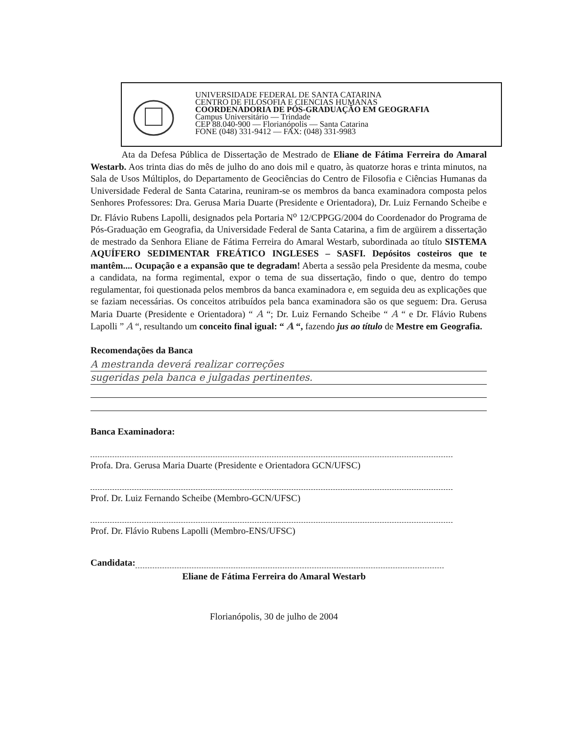UNIVERSIDADE FEDERAL DE SANTA CATARINA
CENTRO DE FILOSOFIA E CIENCIAS HUMANAS
COORDENADORIA DE PÓS-GRADUAÇÃO EM GEOGRAFIA
Campus Universitário — Trindade
CEP 88.040-900 — Florianópolis — Santa Catarina
FONE (048) 331-9412 — FAX: (048) 331-9983
Ata da Defesa Pública de Dissertação de Mestrado de Eliane de Fátima Ferreira do Amaral Westarb. Aos trinta dias do mês de julho do ano dois mil e quatro, às quatorze horas e trinta minutos, na Sala de Usos Múltiplos, do Departamento de Geociências do Centro de Filosofia e Ciências Humanas da Universidade Federal de Santa Catarina, reuniram-se os membros da banca examinadora composta pelos Senhores Professores: Dra. Gerusa Maria Duarte (Presidente e Orientadora), Dr. Luiz Fernando Scheibe e Dr. Flávio Rubens Lapolli, designados pela Portaria N<sup>o</sup> 12/CPPGG/2004 do Coordenador do Programa de Pós-Graduação em Geografia, da Universidade Federal de Santa Catarina, a fim de argüirem a dissertação de mestrado da Senhora Eliane de Fátima Ferreira do Amaral Westarb, subordinada ao título SISTEMA AQUÍFERO SEDIMENTAR FREÁTICO INGLESES – SASFI. Depósitos costeiros que te mantêm.... Ocupação e a expansão que te degradam! Aberta a sessão pela Presidente da mesma, coube a candidata, na forma regimental, expor o tema de sua dissertação, findo o que, dentro do tempo regulamentar, foi questionada pelos membros da banca examinadora e, em seguida deu as explicações que se faziam necessárias. Os conceitos atribuídos pela banca examinadora são os que seguem: Dra. Gerusa Maria Duarte (Presidente e Orientadora) “ A “; Dr. Luiz Fernando Scheibe “ A “ e Dr. Flávio Rubens Lapolli ” A “, resultando um conceito final igual: “ A “, fazendo jus ao título de Mestre em Geografia.
Recomendações da Banca
A mestranda deverá realizar correções
sugeridas pela banca e julgadas pertinentes.
Banca Examinadora:
Profa. Dra. Gerusa Maria Duarte (Presidente e Orientadora GCN/UFSC)
Prof. Dr. Luiz Fernando Scheibe (Membro-GCN/UFSC)
Prof. Dr. Flávio Rubens Lapolli (Membro-ENS/UFSC)
Candidata:
Eliane de Fátima Ferreira do Amaral Westarb
Florianópolis, 30 de julho de 2004